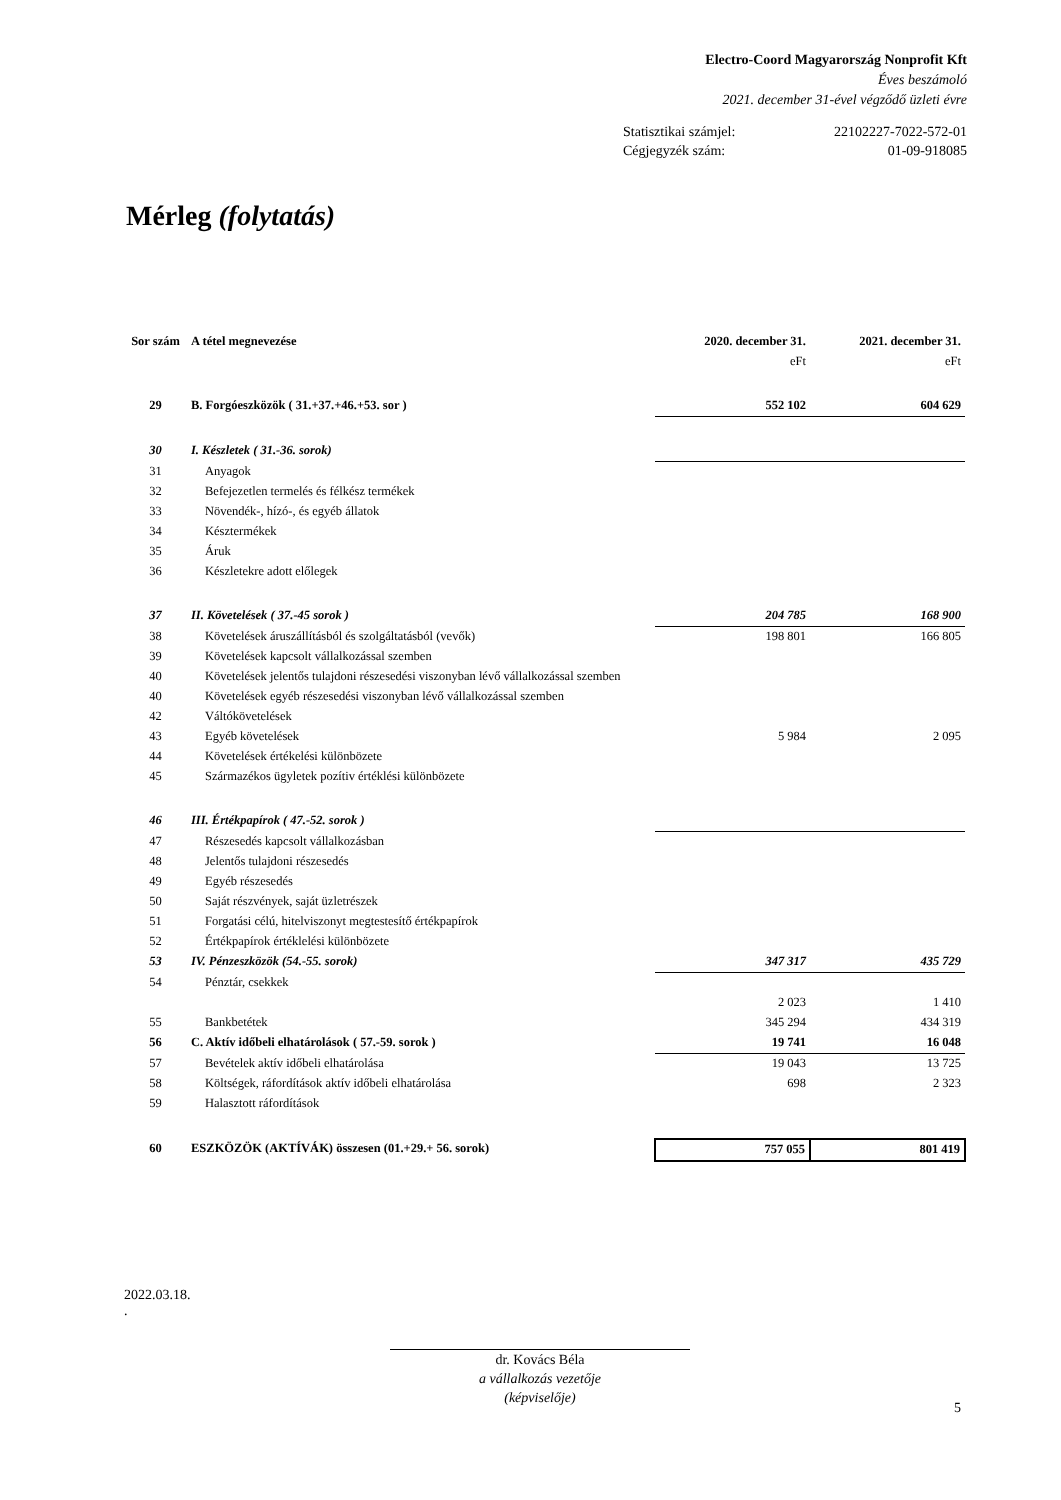Electro-Coord Magyarország Nonprofit Kft
Éves beszámoló
2021. december 31-ével végződő üzleti évre
Statisztikai számjel: 22102227-7022-572-01
Cégjegyzék szám: 01-09-918085
Mérleg (folytatás)
| Sor szám | A tétel megnevezése | 2020. december 31. | 2021. december 31. |
| --- | --- | --- | --- |
| | | eFt | eFt |
| 29 | B. Forgóeszközök ( 31.+37.+46.+53. sor ) | 552 102 | 604 629 |
| 30 | I. Készletek ( 31.-36. sorok) | | |
| 31 | Anyagok | | |
| 32 | Befejezetlen termelés és félkész termékek | | |
| 33 | Növendék-, hízó-, és egyéb állatok | | |
| 34 | Késztermékek | | |
| 35 | Áruk | | |
| 36 | Készletekre adott előlegek | | |
| 37 | II. Követelések ( 37.-45 sorok ) | 204 785 | 168 900 |
| 38 | Követelések áruszállításból és szolgáltatásból (vevők) | 198 801 | 166 805 |
| 39 | Követelések kapcsolt vállalkozással szemben | | |
| 40 | Követelések jelentős tulajdoni részesedési viszonyban lévő vállalkozással szemben | | |
| 40 | Követelések egyéb részesedési viszonyban lévő vállalkozással szemben | | |
| 42 | Váltókövetelések | | |
| 43 | Egyéb követelések | 5 984 | 2 095 |
| 44 | Követelések értékelési különbözete | | |
| 45 | Származékos ügyletek pozítiv értéklési különbözete | | |
| 46 | III. Értékpapírok ( 47.-52. sorok ) | | |
| 47 | Részesedés kapcsolt vállalkozásban | | |
| 48 | Jelentős tulajdoni részesedés | | |
| 49 | Egyéb részesedés | | |
| 50 | Saját részvények, saját üzletrészek | | |
| 51 | Forgatási célú, hitelviszonyt megtestesítő értékpapírok | | |
| 52 | Értékpapírok értéklelési különbözete | | |
| 53 | IV. Pénzeszközök (54.-55. sorok) | 347 317 | 435 729 |
| 54 | Pénztár, csekkek | | |
| | | 2 023 | 1 410 |
| 55 | Bankbetétek | 345 294 | 434 319 |
| 56 | C. Aktív időbeli elhatárolások ( 57.-59. sorok ) | 19 741 | 16 048 |
| 57 | Bevételek aktív időbeli elhatárolása | 19 043 | 13 725 |
| 58 | Költségek, ráfordítások aktív időbeli elhatárolása | 698 | 2 323 |
| 59 | Halasztott ráfordítások | | |
| 60 | ESZKÖZÖK (AKTÍVÁK) összesen (01.+29.+ 56. sorok) | 757 055 | 801 419 |
2022.03.18.
.
dr. Kovács Béla
a vállalkozás vezetője
(képviselője)
5